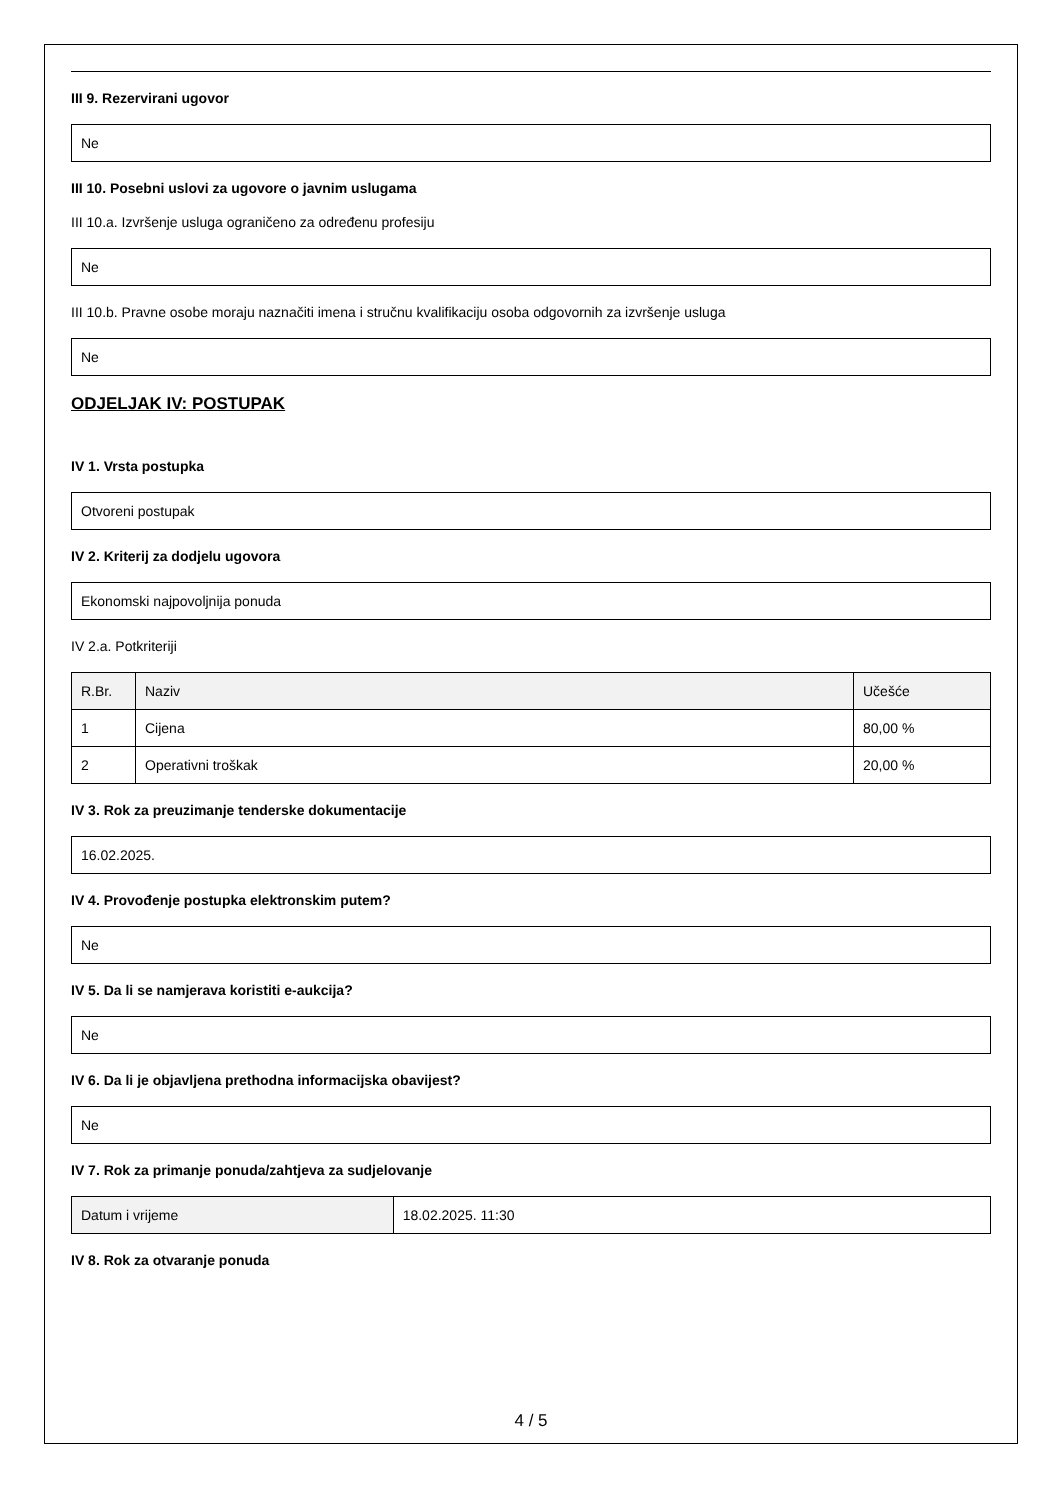III 9. Rezervirani ugovor
Ne
III 10. Posebni uslovi za ugovore o javnim uslugama
III 10.a. Izvršenje usluga ograničeno za određenu profesiju
Ne
III 10.b. Pravne osobe moraju naznačiti imena i stručnu kvalifikaciju osoba odgovornih za izvršenje usluga
Ne
ODJELJAK IV: POSTUPAK
IV 1. Vrsta postupka
Otvoreni postupak
IV 2. Kriterij za dodjelu ugovora
Ekonomski najpovoljnija ponuda
IV 2.a. Potkriteriji
| R.Br. | Naziv | Učešće |
| --- | --- | --- |
| 1 | Cijena | 80,00 % |
| 2 | Operativni troškak | 20,00 % |
IV 3. Rok za preuzimanje tenderske dokumentacije
16.02.2025.
IV 4. Provođenje postupka elektronskim putem?
Ne
IV 5. Da li se namjerava koristiti e-aukcija?
Ne
IV 6. Da li je objavljena prethodna informacijska obavijest?
Ne
IV 7. Rok za primanje ponuda/zahtjeva za sudjelovanje
| Datum i vrijeme | 18.02.2025. 11:30 |
IV 8. Rok za otvaranje ponuda
4 / 5